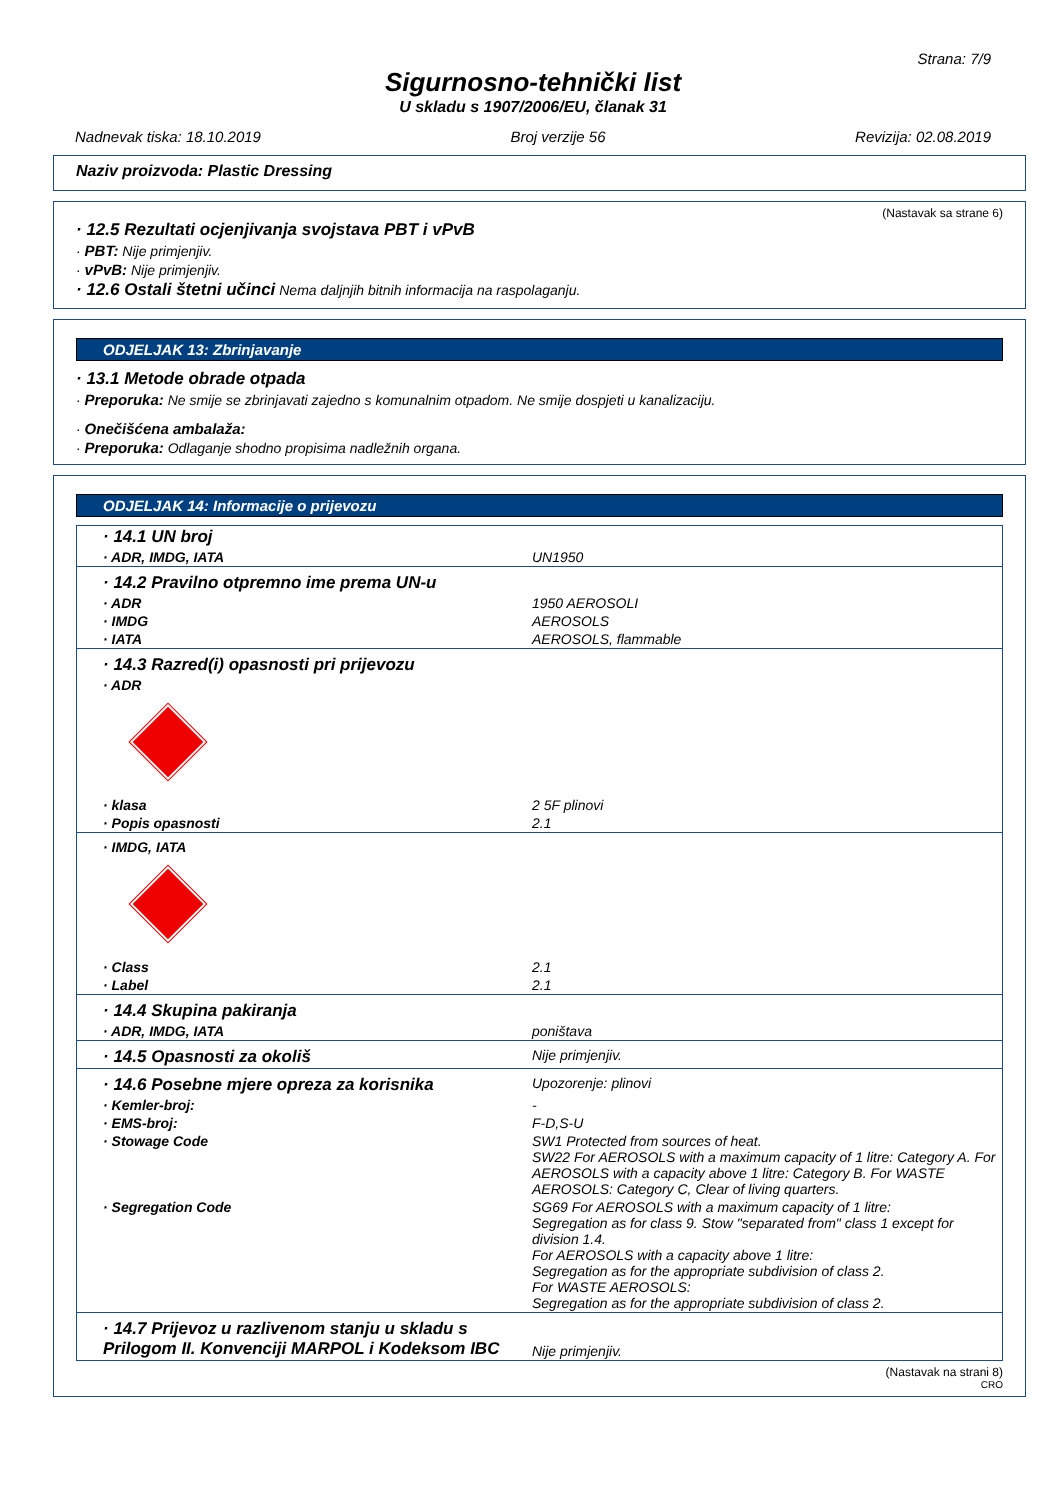Strana: 7/9
Sigurnosno-tehnički list
U skladu s 1907/2006/EU, članak 31
Nadnevak tiska: 18.10.2019 Broj verzije 56 Revizija: 02.08.2019
Naziv proizvoda: Plastic Dressing
(Nastavak sa strane 6)
· 12.5 Rezultati ocjenjivanja svojstava PBT i vPvB
· PBT: Nije primjenjiv.
· vPvB: Nije primjenjiv.
· 12.6 Ostali štetni učinci Nema daljnjih bitnih informacija na raspolaganju.
ODJELJAK 13: Zbrinjavanje
· 13.1 Metode obrade otpada
· Preporuka: Ne smije se zbrinjavati zajedno s komunalnim otpadom. Ne smije dospjeti u kanalizaciju.
· Onečišćena ambalaža:
· Preporuka: Odlaganje shodno propisima nadležnih organa.
ODJELJAK 14: Informacije o prijevozu
| · 14.1 UN broj | |
| · ADR, IMDG, IATA | UN1950 |
| · 14.2 Pravilno otpremno ime prema UN-u | |
| · ADR | 1950 AEROSOLI |
| · IMDG | AEROSOLS |
| · IATA | AEROSOLS, flammable |
| · 14.3 Razred(i) opasnosti pri prijevozu | |
| · ADR | |
| · klasa | 2 5F plinovi |
| · Popis opasnosti | 2.1 |
| · IMDG, IATA | |
| · Class | 2.1 |
| · Label | 2.1 |
| · 14.4 Skupina pakiranja | |
| · ADR, IMDG, IATA | poništava |
| · 14.5 Opasnosti za okoliš | Nije primjenjiv. |
| · 14.6 Posebne mjere opreza za korisnika | Upozorenje: plinovi |
| · Kemler-broj: | - |
| · EMS-broj: | F-D,S-U |
| · Stowage Code | SW1 Protected from sources of heat. SW22 For AEROSOLS with a maximum capacity of 1 litre: Category A. For AEROSOLS with a capacity above 1 litre: Category B. For WASTE AEROSOLS: Category C, Clear of living quarters. |
| · Segregation Code | SG69 For AEROSOLS with a maximum capacity of 1 litre: Segregation as for class 9. Stow "separated from" class 1 except for division 1.4. For AEROSOLS with a capacity above 1 litre: Segregation as for the appropriate subdivision of class 2. For WASTE AEROSOLS: Segregation as for the appropriate subdivision of class 2. |
| · 14.7 Prijevoz u razlivenom stanju u skladu s Prilogom II. Konvenciji MARPOL i Kodeksom IBC | Nije primjenjiv. |
(Nastavak na strani 8)
CRO